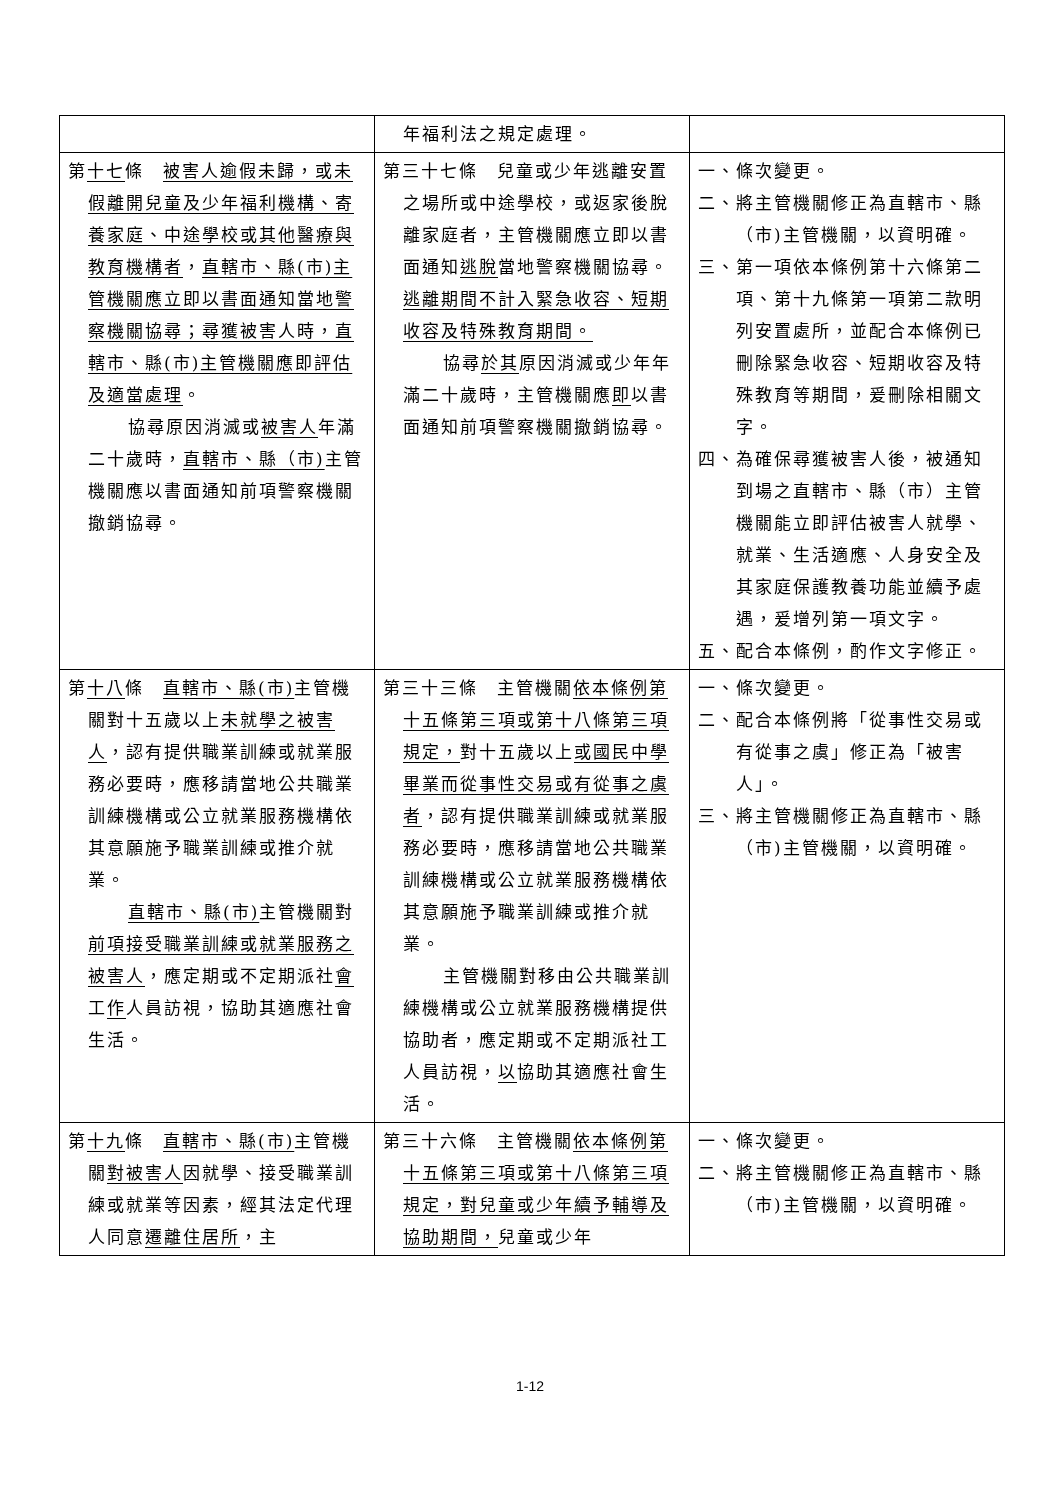| | 年福利法之規定處理。 | |
| 第 十七 條 被害人逾假未歸，或未假離開兒童及少年福利機構、寄養家庭、中途學校或其他醫療與教育機構者 ， 直轄市、縣(市)主管機關應立即以書面通知當地警察機關協尋；尋獲被害人時，直轄市、縣(市)主管機關應即評估及適當處理 。 協尋原因消滅或 被害人 年滿二十歲時， 直轄市、縣（市) 主管機關應以書面通知前項警察機關撤銷協尋。 | 第三十七條 兒童或少年逃離安置之場所或中途學校，或返家後脫離家庭者，主管機關應立即以書面通知 逃脫 當地警察機關協尋。 逃離期間不計入緊急收容、短期收容及特殊教育期間。 協尋 於其 原因消滅或少年年滿二十歲時，主管機關應 即 以書面通知前項警察機關撤銷協尋。 | 一、條次變更。 二、將主管機關修正為直轄市、縣（市)主管機關，以資明確。 三、第一項依本條例第十六條第二項、第十九條第一項第二款明列安置處所，並配合本條例已刪除緊急收容、短期收容及特殊教育等期間，爰刪除相關文字。 四、為確保尋獲被害人後，被通知到場之直轄市、縣（市）主管機關能立即評估被害人就學、就業、生活適應、人身安全及其家庭保護教養功能並續予處遇，爰增列第一項文字。 五、配合本條例，酌作文字修正。 |
| 第 十八 條 直轄市、縣(市) 主管機關對十五歲以上 未就學之被害人 ，認有提供職業訓練或就業服務必要時，應移請當地公共職業訓練機構或公立就業服務機構依其意願施予職業訓練或推介就業。 直轄市、縣(市) 主管機關對 前項接受職業訓練或就業服務之被害人 ，應定期或不定期派社 會 工 作 人員訪視，協助其適應社會生活。 | 第三十三條 主管機關 依本條例第十五條第三項或第十八條第三項規定， 對十五歲以上 或國民中學畢業而從事性交易或有從事之虞者 ，認有提供職業訓練或就業服務必要時，應移請當地公共職業訓練機構或公立就業服務機構依其意願施予職業訓練或推介就業。 主管機關對移由公共職業訓練機構或公立就業服務機構提供協助者，應定期或不定期派社工人員訪視， 以 協助其適應社會生活。 | 一、條次變更。 二、配合本條例將「從事性交易或有從事之虞」修正為「被害人」。 三、將主管機關修正為直轄市、縣（市)主管機關，以資明確。 |
| 第 十九 條 直轄市、縣(市) 主管機關 對被害人 因就學、接受職業訓練或就業等因素，經其法定代理人同意 遷離住居所 ，主 | 第三十六條 主管機關 依本條例第十五條第三項或第十八條第三項規定，對兒童或少年續予輔導及協助期間， 兒童或少年 | 一、條次變更。 二、將主管機關修正為直轄市、縣（市)主管機關，以資明確。 |
1-12